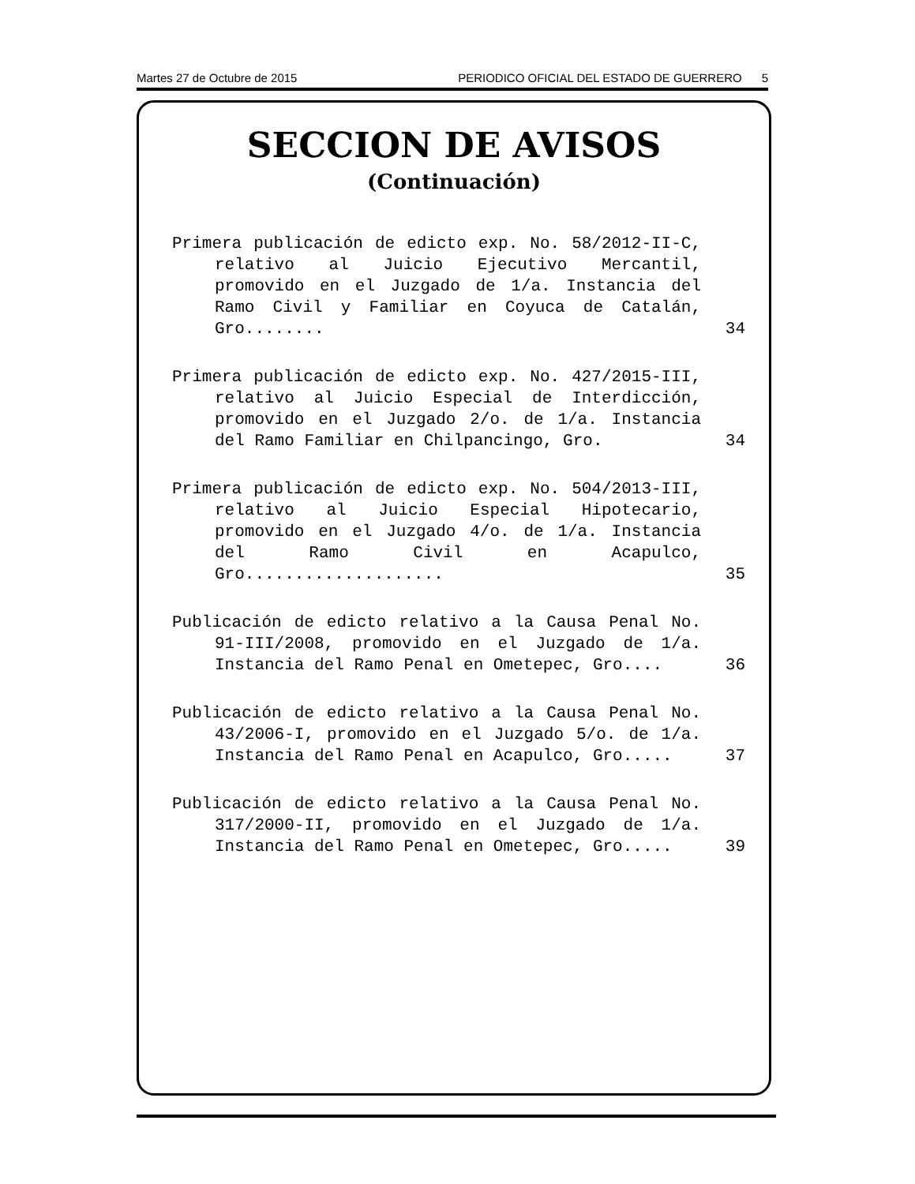Martes 27 de Octubre de 2015 PERIODICO OFICIAL DEL ESTADO DE GUERRERO 5
SECCION DE AVISOS
(Continuación)
Primera publicación de edicto exp. No. 58/2012-II-C, relativo al Juicio Ejecutivo Mercantil, promovido en el Juzgado de 1/a. Instancia del Ramo Civil y Familiar en Coyuca de Catalán, Gro........
34
Primera publicación de edicto exp. No. 427/2015-III, relativo al Juicio Especial de Interdicción, promovido en el Juzgado 2/o. de 1/a. Instancia del Ramo Familiar en Chilpancingo, Gro.
34
Primera publicación de edicto exp. No. 504/2013-III, relativo al Juicio Especial Hipotecario, promovido en el Juzgado 4/o. de 1/a. Instancia del Ramo Civil en Acapulco, Gro....................
35
Publicación de edicto relativo a la Causa Penal No. 91-III/2008, promovido en el Juzgado de 1/a. Instancia del Ramo Penal en Ometepec, Gro....
36
Publicación de edicto relativo a la Causa Penal No. 43/2006-I, promovido en el Juzgado 5/o. de 1/a. Instancia del Ramo Penal en Acapulco, Gro.....
37
Publicación de edicto relativo a la Causa Penal No. 317/2000-II, promovido en el Juzgado de 1/a. Instancia del Ramo Penal en Ometepec, Gro.....
39